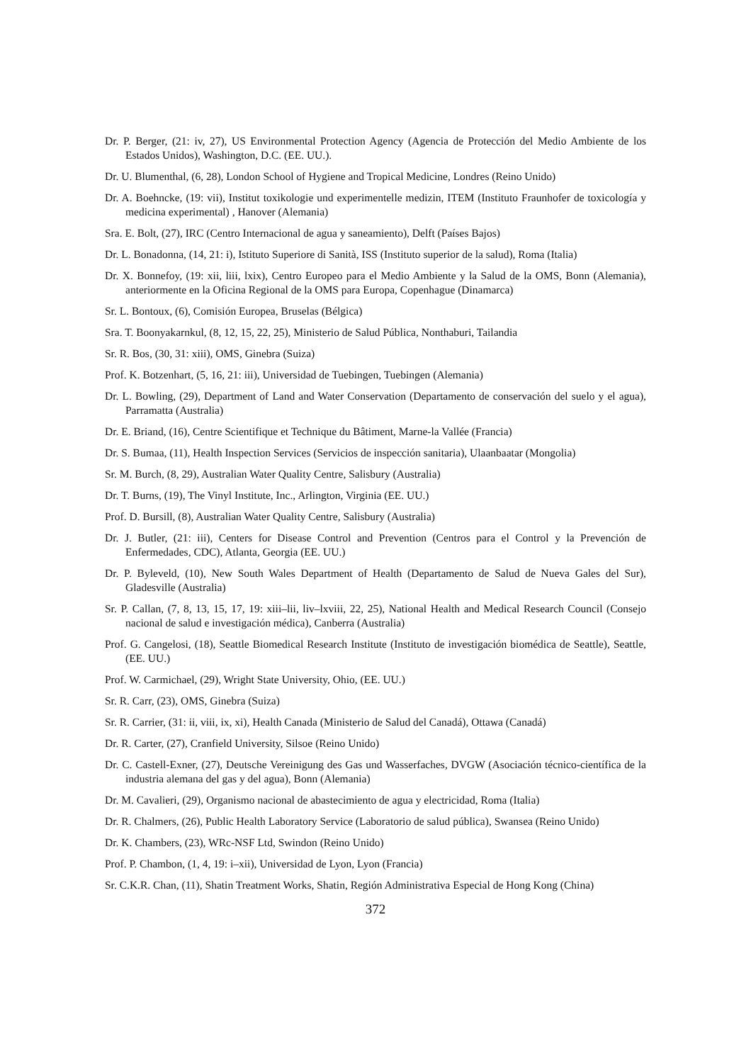Dr. P. Berger, (21: iv, 27), US Environmental Protection Agency (Agencia de Protección del Medio Ambiente de los Estados Unidos), Washington, D.C. (EE. UU.).
Dr. U. Blumenthal, (6, 28), London School of Hygiene and Tropical Medicine, Londres (Reino Unido)
Dr. A. Boehncke, (19: vii), Institut toxikologie und experimentelle medizin, ITEM (Instituto Fraunhofer de toxicología y medicina experimental) , Hanover (Alemania)
Sra. E. Bolt, (27), IRC (Centro Internacional de agua y saneamiento), Delft (Países Bajos)
Dr. L. Bonadonna, (14, 21: i), Istituto Superiore di Sanità, ISS (Instituto superior de la salud), Roma (Italia)
Dr. X. Bonnefoy, (19: xii, liii, lxix), Centro Europeo para el Medio Ambiente y la Salud de la OMS, Bonn (Alemania), anteriormente en la Oficina Regional de la OMS para Europa, Copenhague (Dinamarca)
Sr. L. Bontoux, (6), Comisión Europea, Bruselas (Bélgica)
Sra. T. Boonyakarnkul, (8, 12, 15, 22, 25), Ministerio de Salud Pública, Nonthaburi, Tailandia
Sr. R. Bos, (30, 31: xiii), OMS, Ginebra (Suiza)
Prof. K. Botzenhart, (5, 16, 21: iii), Universidad de Tuebingen, Tuebingen (Alemania)
Dr. L. Bowling, (29), Department of Land and Water Conservation (Departamento de conservación del suelo y el agua), Parramatta (Australia)
Dr. E. Briand, (16), Centre Scientifique et Technique du Bâtiment, Marne-la Vallée (Francia)
Dr. S. Bumaa, (11), Health Inspection Services (Servicios de inspección sanitaria), Ulaanbaatar (Mongolia)
Sr. M. Burch, (8, 29), Australian Water Quality Centre, Salisbury (Australia)
Dr. T. Burns, (19), The Vinyl Institute, Inc., Arlington, Virginia (EE. UU.)
Prof. D. Bursill, (8), Australian Water Quality Centre, Salisbury (Australia)
Dr. J. Butler, (21: iii), Centers for Disease Control and Prevention (Centros para el Control y la Prevención de Enfermedades, CDC), Atlanta, Georgia (EE. UU.)
Dr. P. Byleveld, (10), New South Wales Department of Health (Departamento de Salud de Nueva Gales del Sur), Gladesville (Australia)
Sr. P. Callan, (7, 8, 13, 15, 17, 19: xiii–lii, liv–lxviii, 22, 25), National Health and Medical Research Council (Consejo nacional de salud e investigación médica), Canberra (Australia)
Prof. G. Cangelosi, (18), Seattle Biomedical Research Institute (Instituto de investigación biomédica de Seattle), Seattle, (EE. UU.)
Prof. W. Carmichael, (29), Wright State University, Ohio, (EE. UU.)
Sr. R. Carr, (23), OMS, Ginebra (Suiza)
Sr. R. Carrier, (31: ii, viii, ix, xi), Health Canada (Ministerio de Salud del Canadá), Ottawa (Canadá)
Dr. R. Carter, (27), Cranfield University, Silsoe (Reino Unido)
Dr. C. Castell-Exner, (27), Deutsche Vereinigung des Gas und Wasserfaches, DVGW (Asociación técnico-científica de la industria alemana del gas y del agua), Bonn (Alemania)
Dr. M. Cavalieri, (29), Organismo nacional de abastecimiento de agua y electricidad, Roma (Italia)
Dr. R. Chalmers, (26), Public Health Laboratory Service (Laboratorio de salud pública), Swansea (Reino Unido)
Dr. K. Chambers, (23), WRc-NSF Ltd, Swindon (Reino Unido)
Prof. P. Chambon, (1, 4, 19: i–xii), Universidad de Lyon, Lyon (Francia)
Sr. C.K.R. Chan, (11), Shatin Treatment Works, Shatin, Región Administrativa Especial de Hong Kong (China)
372